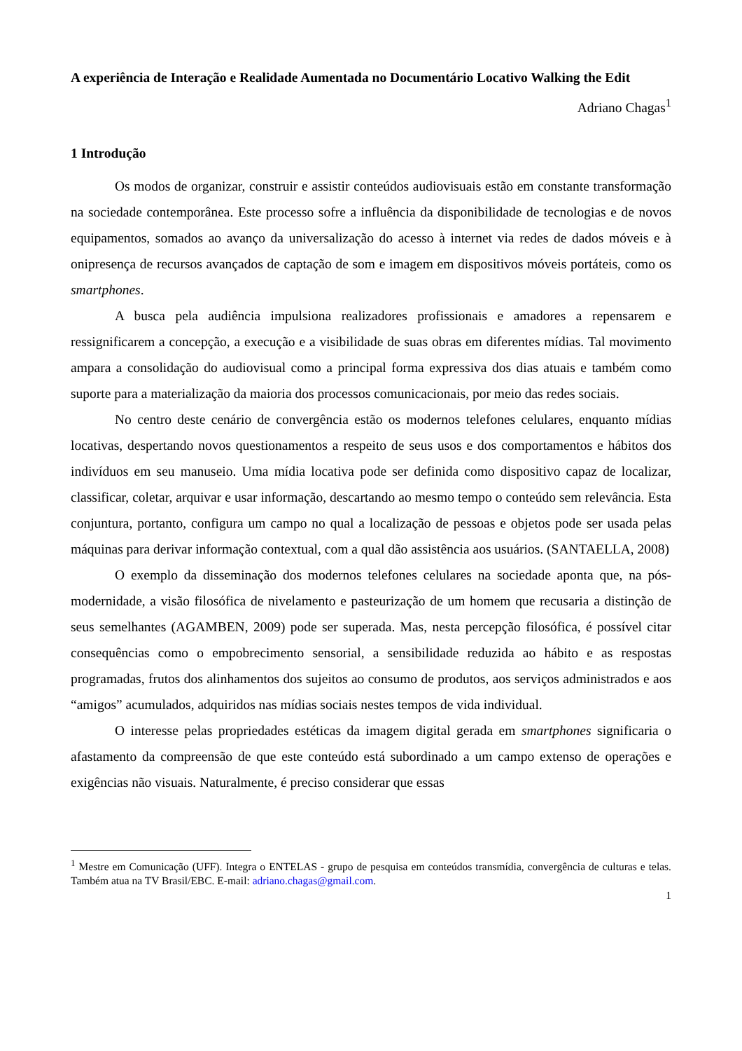A experiência de Interação e Realidade Aumentada no Documentário Locativo Walking the Edit
Adriano Chagas<sup>1</sup>
1 Introdução
Os modos de organizar, construir e assistir conteúdos audiovisuais estão em constante transformação na sociedade contemporânea. Este processo sofre a influência da disponibilidade de tecnologias e de novos equipamentos, somados ao avanço da universalização do acesso à internet via redes de dados móveis e à onipresença de recursos avançados de captação de som e imagem em dispositivos móveis portáteis, como os smartphones.
A busca pela audiência impulsiona realizadores profissionais e amadores a repensarem e ressignificarem a concepção, a execução e a visibilidade de suas obras em diferentes mídias. Tal movimento ampara a consolidação do audiovisual como a principal forma expressiva dos dias atuais e também como suporte para a materialização da maioria dos processos comunicacionais, por meio das redes sociais.
No centro deste cenário de convergência estão os modernos telefones celulares, enquanto mídias locativas, despertando novos questionamentos a respeito de seus usos e dos comportamentos e hábitos dos indivíduos em seu manuseio. Uma mídia locativa pode ser definida como dispositivo capaz de localizar, classificar, coletar, arquivar e usar informação, descartando ao mesmo tempo o conteúdo sem relevância. Esta conjuntura, portanto, configura um campo no qual a localização de pessoas e objetos pode ser usada pelas máquinas para derivar informação contextual, com a qual dão assistência aos usuários. (SANTAELLA, 2008)
O exemplo da disseminação dos modernos telefones celulares na sociedade aponta que, na pós-modernidade, a visão filosófica de nivelamento e pasteurização de um homem que recusaria a distinção de seus semelhantes (AGAMBEN, 2009) pode ser superada. Mas, nesta percepção filosófica, é possível citar consequências como o empobrecimento sensorial, a sensibilidade reduzida ao hábito e as respostas programadas, frutos dos alinhamentos dos sujeitos ao consumo de produtos, aos serviços administrados e aos “amigos” acumulados, adquiridos nas mídias sociais nestes tempos de vida individual.
O interesse pelas propriedades estéticas da imagem digital gerada em smartphones significaria o afastamento da compreensão de que este conteúdo está subordinado a um campo extenso de operações e exigências não visuais. Naturalmente, é preciso considerar que essas
<sup>1</sup> Mestre em Comunicação (UFF). Integra o ENTELAS - grupo de pesquisa em conteúdos transmídia, convergência de culturas e telas. Também atua na TV Brasil/EBC. E-mail: adriano.chagas@gmail.com.
1